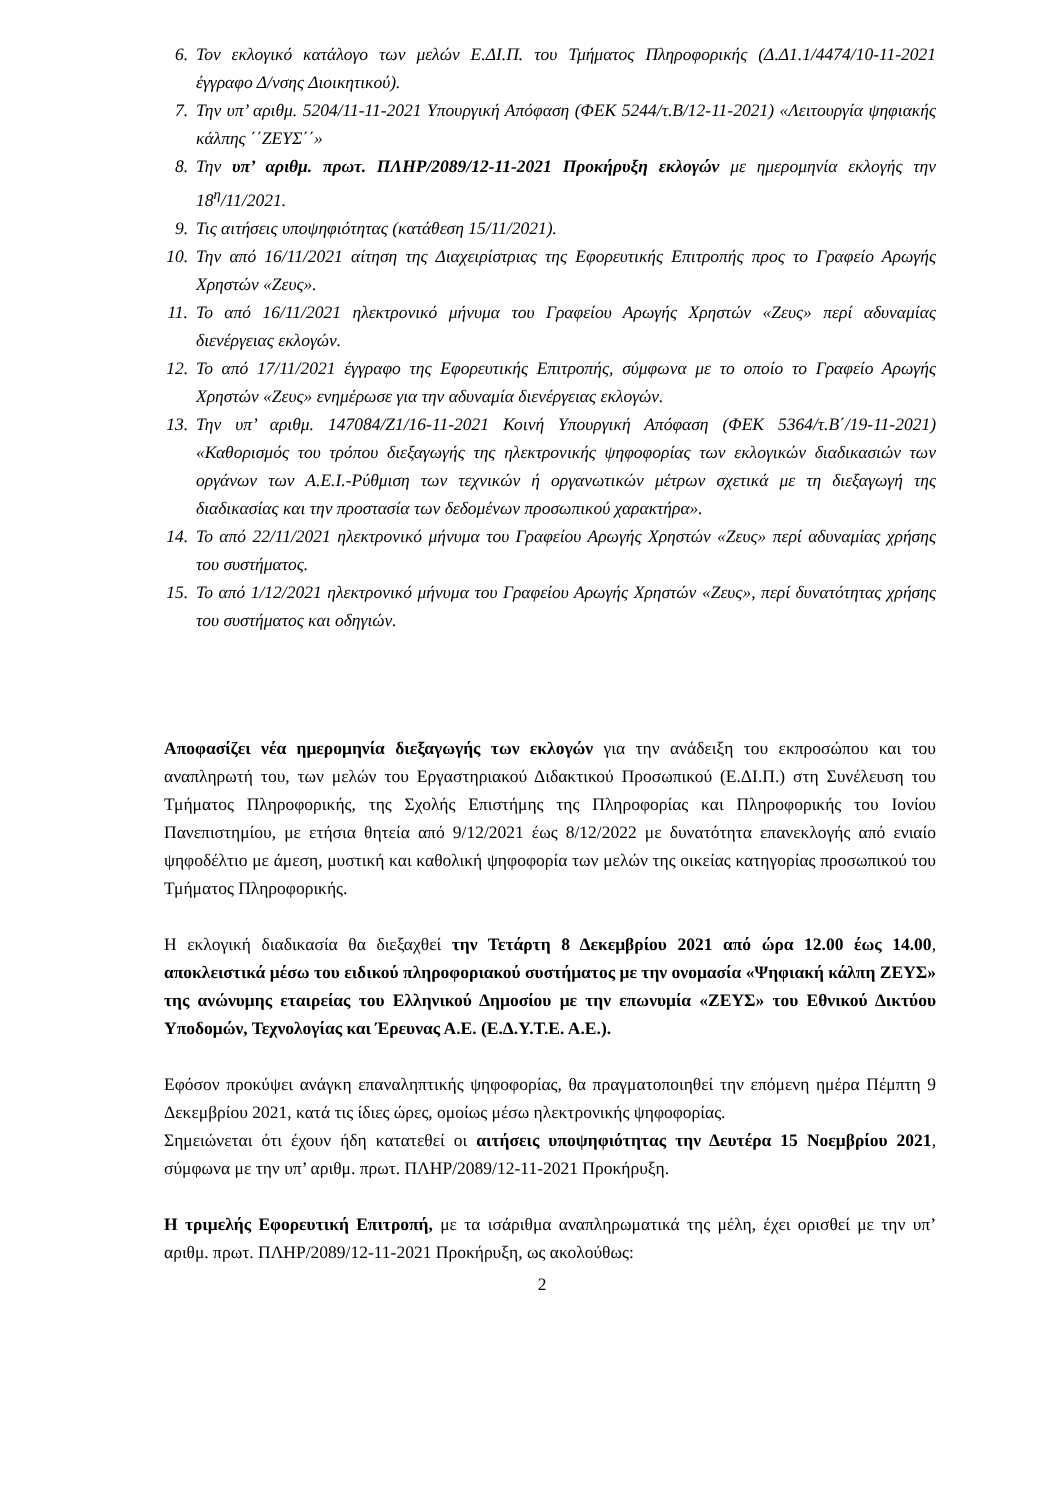6. Τον εκλογικό κατάλογο των μελών Ε.ΔΙ.Π. του Τμήματος Πληροφορικής (Δ.Δ1.1/4474/10-11-2021 έγγραφο Δ/νσης Διοικητικού).
7. Την υπ’ αριθμ. 5204/11-11-2021 Υπουργική Απόφαση (ΦΕΚ 5244/τ.Β/12-11-2021) «Λειτουργία ψηφιακής κάλπης ΄΄ΖΕΥΣ΄΄»
8. Την υπ’ αριθμ. πρωτ. ΠΛΗΡ/2089/12-11-2021 Προκήρυξη εκλογών με ημερομηνία εκλογής την 18<sup>η</sup>/11/2021.
9. Τις αιτήσεις υποψηφιότητας (κατάθεση 15/11/2021).
10. Την από 16/11/2021 αίτηση της Διαχειρίστριας της Εφορευτικής Επιτροπής προς το Γραφείο Αρωγής Χρηστών «Ζευς».
11. Το από 16/11/2021 ηλεκτρονικό μήνυμα του Γραφείου Αρωγής Χρηστών «Ζευς» περί αδυναμίας διενέργειας εκλογών.
12. Το από 17/11/2021 έγγραφο της Εφορευτικής Επιτροπής, σύμφωνα με το οποίο το Γραφείο Αρωγής Χρηστών «Ζευς» ενημέρωσε για την αδυναμία διενέργειας εκλογών.
13. Την υπ’ αριθμ. 147084/Ζ1/16-11-2021 Κοινή Υπουργική Απόφαση (ΦΕΚ 5364/τ.Β΄/19-11-2021) «Καθορισμός του τρόπου διεξαγωγής της ηλεκτρονικής ψηφοφορίας των εκλογικών διαδικασιών των οργάνων των Α.Ε.Ι.-Ρύθμιση των τεχνικών ή οργανωτικών μέτρων σχετικά με τη διεξαγωγή της διαδικασίας και την προστασία των δεδομένων προσωπικού χαρακτήρα».
14. Το από 22/11/2021 ηλεκτρονικό μήνυμα του Γραφείου Αρωγής Χρηστών «Ζευς» περί αδυναμίας χρήσης του συστήματος.
15. Το από 1/12/2021 ηλεκτρονικό μήνυμα του Γραφείου Αρωγής Χρηστών «Ζευς», περί δυνατότητας χρήσης του συστήματος και οδηγιών.
Αποφασίζει νέα ημερομηνία διεξαγωγής των εκλογών για την ανάδειξη του εκπροσώπου και του αναπληρωτή του, των μελών του Εργαστηριακού Διδακτικού Προσωπικού (Ε.ΔΙ.Π.) στη Συνέλευση του Τμήματος Πληροφορικής, της Σχολής Επιστήμης της Πληροφορίας και Πληροφορικής του Ιονίου Πανεπιστημίου, με ετήσια θητεία από 9/12/2021 έως 8/12/2022 με δυνατότητα επανεκλογής από ενιαίο ψηφοδέλτιο με άμεση, μυστική και καθολική ψηφοφορία των μελών της οικείας κατηγορίας προσωπικού του Τμήματος Πληροφορικής.
Η εκλογική διαδικασία θα διεξαχθεί την Τετάρτη 8 Δεκεμβρίου 2021 από ώρα 12.00 έως 14.00, αποκλειστικά μέσω του ειδικού πληροφοριακού συστήματος με την ονομασία «Ψηφιακή κάλπη ΖΕΥΣ» της ανώνυμης εταιρείας του Ελληνικού Δημοσίου με την επωνυμία «ΖΕΥΣ» του Εθνικού Δικτύου Υποδομών, Τεχνολογίας και Έρευνας Α.Ε. (Ε.Δ.Υ.Τ.Ε. Α.Ε.).
Εφόσον προκύψει ανάγκη επαναληπτικής ψηφοφορίας, θα πραγματοποιηθεί την επόμενη ημέρα Πέμπτη 9 Δεκεμβρίου 2021, κατά τις ίδιες ώρες, ομοίως μέσω ηλεκτρονικής ψηφοφορίας.
Σημειώνεται ότι έχουν ήδη κατατεθεί οι αιτήσεις υποψηφιότητας την Δευτέρα 15 Νοεμβρίου 2021, σύμφωνα με την υπ’ αριθμ. πρωτ. ΠΛΗΡ/2089/12-11-2021 Προκήρυξη.
Η τριμελής Εφορευτική Επιτροπή, με τα ισάριθμα αναπληρωματικά της μέλη, έχει ορισθεί με την υπ’ αριθμ. πρωτ. ΠΛΗΡ/2089/12-11-2021 Προκήρυξη, ως ακολούθως:
2